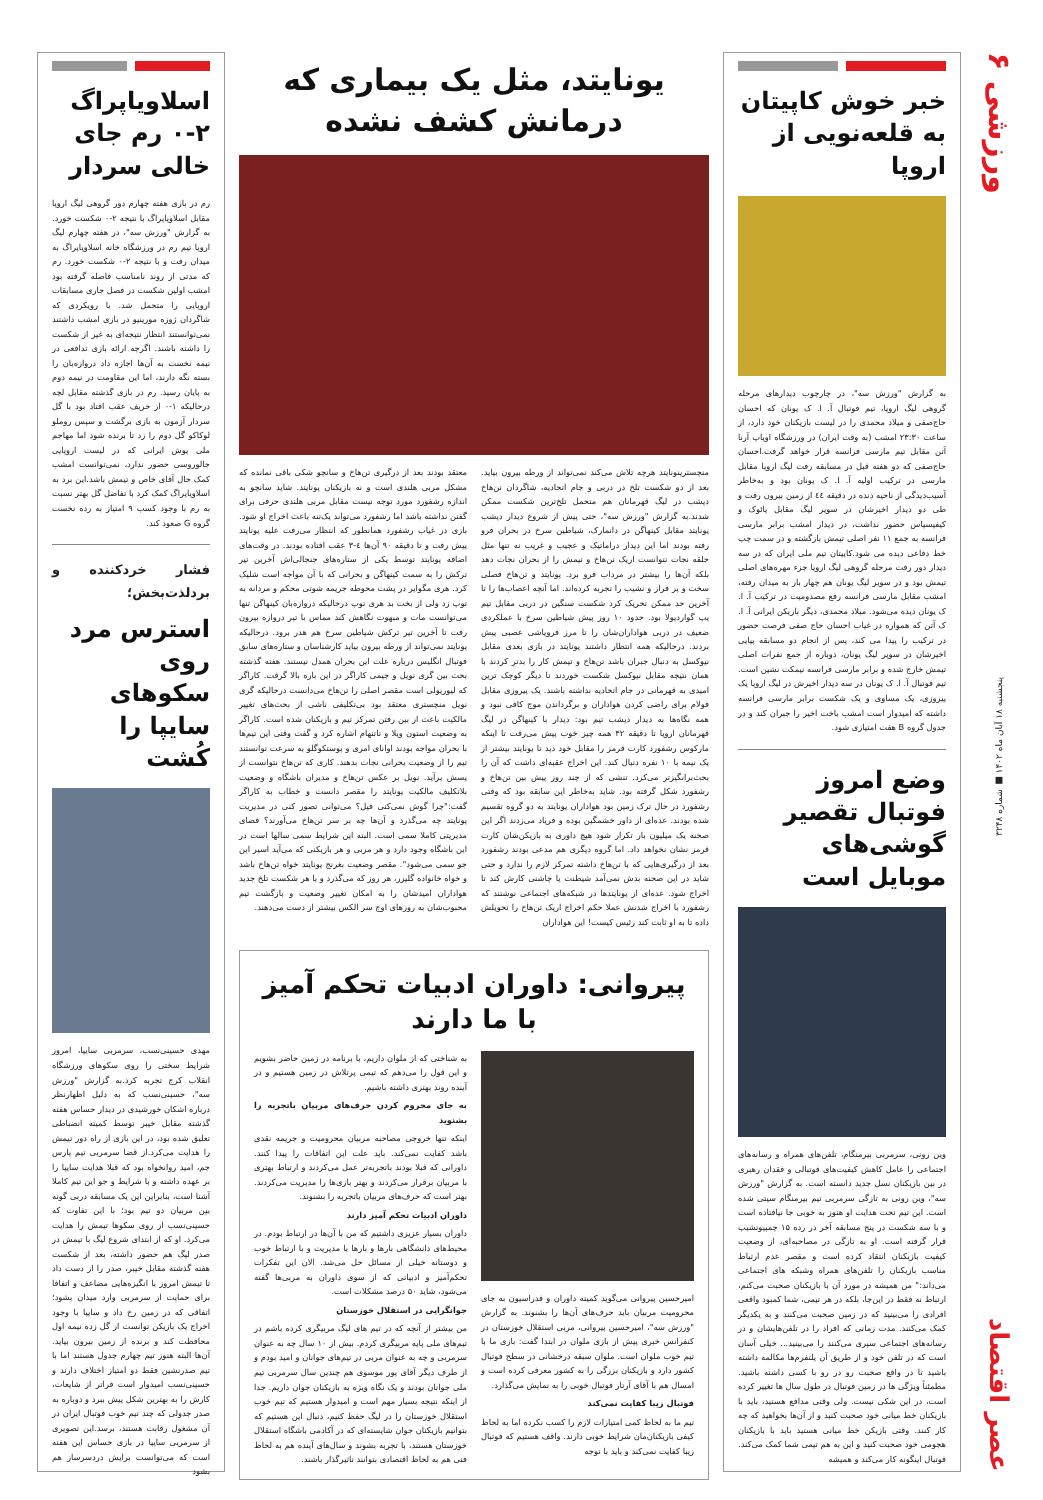ورزشی ۶
پنجشنبه ۱۸ آبان ماه ۱۴۰۲ ■ شماره ۳۲۴۸
عصر اقتصاد
خبر خوش کاپیتان به قلعه‌نویی از اروپا
به گزارش "ورزش سه"، در چارچوب دیدارهای مرحله گروهی لیگ اروپا، تیم فوتبال آ. ا. ک یونان که احسان حاج‌صفی و میلاد محمدی را در لیست بازیکنان خود دارد، از ساعت ۲۳:۳۰ امشب (به وقت ایران) در ورزشگاه اوپاپ آرنا آتن مقابل تیم مارسی فرانسه قرار خواهد گرفت.احسان حاج‌صفی که دو هفته قبل در مسابقه رفت لیگ اروپا مقابل مارسی در ترکیب اولیه آ. ا. ک یونان بود و به‌خاطر آسیب‌دیدگی از ناحیه دنده در دقیقه ٤٤ از زمین بیرون رفت و طی دو دیدار اخیرشان در سوپر لیگ مقابل پائوک و کیفیسیاس حضور نداشت، در دیدار امشب برابر مارسی فرانسه به جمع ۱۱ نفر اصلی تیمش بازگشته و در سمت چپ خط دفاعی دیده می شود.کاپیتان تیم ملی ایران که در سه دیدار دور رفت مرحله گروهی لیگ اروپا جزء مهره‌های اصلی تیمش بود و در سوپر لیگ یونان هم چهار بار به میدان رفته، امشب مقابل مارسی فرانسه رفع مصدومیت در ترکیب آ. ا. ک یونان دیده می‌شود. میلاد محمدی، دیگر بازیکن ایرانی آ. ا. ک آتن که همواره در غیاب احسان حاج صفی فرصت حضور در ترکیب را پیدا می کند، پس از انجام دو مسابقه پیاپی اخیرشان در سوپر لیگ یونان، دوباره از جمع نفرات اصلی تیمش خارج شده و برابر مارسی فرانسه نیمکت نشین است. تیم فوتبال آ. ا. ک یونان در سه دیدار اخیرش در لیگ اروپا یک پیروزی، یک مساوی و یک شکست برابر مارسی فرانسه داشته که امیدوار است امشب باخت اخیر را جبران کند و در جدول گروه B هفت امتیازی شود.
وضع امروز فوتبال تقصیر گوشی‌های موبایل است
وین رونی، سرمربی بیرمنگام، تلفن‌های همراه و رسانه‌های اجتماعی را عامل کاهش کیفیت‌های فوتبالی و فقدان رهبری در بین بازیکنان نسل جدید دانسته است. به گزارش "ورزش سه"، وین رونی به تازگی سرمربی تیم بیرمنگام سیتی شده است. این تیم تحت هدایت او هنوز به خوبی جا نیافتاده است و با سه شکست در پنج مسابقه آخر در رده ۱۵ چمپیونشیپ قرار گرفته است. او به تازگی در مصاحبه‌ای، از وضعیت کیفیت بازیکنان انتقاد کرده است و مقصر عدم ارتباط مناسب بازیکنان را تلفن‌های همراه وشبکه های اجتماعی می‌داند:" من همیشه در مورد آن با بازیکنان صحبت می‌کنم، ارتباط نه فقط در این‌جا، بلکه در هر تیمی، شما کمبود واقعی افرادی را می‌بینید که در زمین صحبت می‌کنند و به یکدیگر کمک می‌کنند. مدت زمانی که افراد را در تلفن‌هایشان و در رسانه‌های اجتماعی سپری می‌کنند را می‌بینید... خیلی آسان است که در تلفن خود و از طریق آن پلتفرم‌ها مکالمه داشته باشید تا در واقع صحبت رو در رو با کسی داشته باشید. مطمئناً ویژگی ها در زمین فوتبال در طول سال ها تغییر کرده است، در این شکی نیست. ولی وقتی مدافع هستید، باید با بازیکنان خط میانی خود صحبت کنید و از آن‌ها بخواهید که چه کار کنند. وقتی بازیکن خط میانی هستید باید با بازیکنان هجومی خود صحبت کنید و این به هم تیمی شما کمک می‌کند. فوتبال اینگونه کار می‌کند و همیشه
یونایتد، مثل یک بیماری که درمانش کشف نشده
منچسترینونایتد هرچه تلاش می‌کند نمی‌تواند از ورطه بیرون بیاید. بعد از دو شکست تلخ در دربی و جام اتحادیه، شاگردان تن‌هاخ دیشب در لیگ قهرمانان هم متحمل تلخ‌ترین شکست ممکن شدند.به گزارش "ورزش سه"، حتی پیش از شروع دیدار دیشب یونایتد مقابل کپنهاگن در دانمارک، شیاطین سرخ در بحران فرو رفته بودند اما این دیدار دراماتیک و عجیب و غریب نه تنها مثل حلقه نجات نتوانست اریک تن‌هاخ و تیمش را از بحران نجات دهد بلکه آن‌ها را بیشتر در مرداب فرو برد. یونایتد و تن‌هاخ فصلی سخت و پر فراز و نشیب را تجربه کرده‌اند. اما آنچه اعصاب‌ها را تا آخرین حد ممکن تحریک کرد شکست سنگین در دربی مقابل تیم پپ گواردیولا بود. حدود ۱۰ روز پیش شیاطین سرخ با عملکردی ضعیف در دربی هواداران‌شان را تا مرز فروپاشی عصبی پیش بردند. درحالیکه همه انتظار داشتند یونایتد در بازی بعدی مقابل نیوکسل به دنبال جبران باشد تن‌هاخ و تیمش کار را بدتر کردند با همان نتیجه مقابل نیوکسل شکست خوردند تا دیگر کوچک ترین امیدی به قهرمانی در جام اتحادیه نداشته باشند. یک پیروزی مقابل فولام برای راضی کردن هواداران و برگرداندن موج کافی نبود و همه نگاه‌ها به دیدار دیشب تیم بود: دیدار با کپنهاگن در لیگ قهرمانان اروپا تا دقیقه ۴۲ همه چیز خوب پیش می‌رفت تا اینکه مارکوس رشفورد کارت قرمز را مقابل خود دید تا یونایتد بیشتر از یک نیمه با ۱۰ نفره دنبال کند. این اخراج عقبه‌ای داشت که آن را بحث‌برانگیزتر می‌کرد. تنشی که از چند روز پیش بین تن‌هاخ و رشفورد شکل گرفته بود. شاید به‌خاطر این سابقه بود که وقتی رشفورد در حال ترک زمین بود هواداران یونایتد به دو گروه تقسیم شده بودند. عده‌ای از داور خشمگین بوده و فریاد می‌زدند اگر این صحنه یک میلیون بار تکرار شود هیچ داوری به بازیکن‌شان کارت قرمز نشان نخواهد داد. اما گروه دیگری هم مدعی بودند رشفورد بعد از درگیری‌هایی که با تن‌هاخ داشته تمرکز لازم را ندارد و حتی شاید در این صحنه بدش نمی‌آمد شیطنت یا چاشنی کارش کند تا اخراج شود. عده‌ای از یونایتدها در شبکه‌های اجتماعی نوشتند که رشفورد با اخراج شدنش عملا حکم اخراج اریک تن‌هاخ را تحویلش داده تا به او ثابت کند رئیس کیست! این هواداران
معتقد بودند بعد از درگیری تن‌هاخ و سانچو شکی باقی نمانده که مشکل مربی هلندی است و نه بازیکنان یونایتد. شاید سانچو به اندازه رشفورد مورد توجه نیست مقابل مربی هلندی حرفی برای گفتن نداشته باشد اما رشفورد می‌تواند یک‌تنه باعث اخراج او شود. بازی در غیاب رشفورد همانطور که انتظار می‌رفت علیه یونایتد پیش رفت و تا دقیقه ۹۰ آن‌ها ٤-۳ عقب افتاده بودند. در وقت‌های اضافه یونایتد توسط یکی از ستاره‌های جنجالی‌اش آخرین تیر ترکش را به سمت کپنهاگن و بحرانی که با آن مواجه است شلیک کرد. هری مگوایر در پشت محوطه جریمه شوتی محکم و مردانه به توپ زد ولی از بخت بد هری توپ درحالیکه دروازه‌بان کپنهاگن تنها می‌توانست مات و مبهوت نگاهش کند مماس با تیر دروازه بیرون رفت تا آخرین تیر ترکش شیاطین سرخ هم هدر برود. درحالیکه یونایتد نمی‌تواند از ورطه بیرون بیاید کارشناسان و ستاره‌های سابق فوتبال انگلیس درباره علت این بحران همدل نیستند. هفته گذشته بحث بین گری نویل و جیمی کاراگر در این باره بالا گرفت. کاراگر که لیورپولی است مقصر اصلی را تن‌هاخ می‌دانست درحالیکه گری نویل منچستری معتقد بود بی‌تکلیفی ناشی از بحث‌های تغییر مالکیت باعث از بین رفتن تمرکز تیم و بازیکنان شده است. کاراگر به وضعیت استون ویلا و تاتنهام اشاره کرد و گفت وقتی این تیم‌ها با بحران مواجه بودند اوانای امری و پوستکوگلو به سرعت توانستند تیم را از وضعیت بحرانی نجات بدهند. کاری که تن‌هاخ نتوانست از پسش برآید. نویل بر عکس تن‌هاخ و مدیران باشگاه و وضعیت بلاتکلیف مالکیت یونایتد را مقصر دانست و خطاب به کاراگر گفت:"چرا گوش نمی‌کنی فیل؟ می‌توانی تصور کنی در مدیریت یونایتد چه می‌گذرد و آن‌ها چه بر سر تن‌هاخ می‌آورند؟ فضای مدیریتی کاملا سمی است. البته این شرایط سمی سالها است در این باشگاه وجود دارد و هر مربی و هر بازیکنی که می‌آید اسیر این جو سمی می‌شود". مقصر وضعیت بغرنج یونایتد خواه تن‌هاخ باشد و خواه خانواده گلیزر، هر روز که می‌گذرد و با هر شکست تلخ جدید هواداران امیدشان را به امکان تغییر وضعیت و بازگشت تیم محبوب‌شان به روزهای اوج سر الکس بیشتر از دست می‌دهند.
پیروانی: داوران ادبیات تحکم آمیز با ما دارند
امیرحسین پیروانی می‌گوید کمیته داوران و فدراسیون به جای محرومیت مربیان باید حرف‌های آن‌ها را بشنوند. به گزارش "ورزش سه"، امیرحسین پیروانی، مربی استقلال خوزستان در کنفرانس خبری پیش از بازی ملوان در ابتدا گفت: بازی ما با تیم خوب ملوان است. ملوان سبقه درخشانی در سطح فوتبال کشور دارد و بازیکنان بزرگی را به کشور معرفی کرده است و امسال هم با آقای آرتار فوتبال خوبی را به نمایش می‌گذارد.
فوتبال زیبا کفایت نمی‌کند
تیم ما به لحاظ کمی امتیازات لازم را کسب نکرده اما به لحاظ کیفی بازیکنان‌مان شرایط خوبی دارند. واقف هستیم که فوتبال زیبا کفایت نمی‌کند و باید با توجه
به شناختی که از ملوان داریم، با برنامه در زمین حاضر بشویم و این قول را می‌دهم که تیمی پرتلاش در زمین هستیم و در آینده روند بهتری داشته باشیم.
به جای محروم کردن حرف‌های مربیان باتجربه را بشنوید
اینکه تنها خروجی مصاحبه مربیان محرومیت و جریمه نقدی باشد کفایت نمی‌کند. باید علت این اتفاقات را پیدا کنند. داورانی که قبلا بودند باتجربه‌تر عمل می‌کردند و ارتباط بهتری با مربیان برقرار می‌کردند و بهتر بازی‌ها را مدیریت می‌کردند. بهتر است که حرف‌های مربیان باتجربه را بشنوند.
داوران ادبیات تحکم آمیز دارند
داوران بسیار عزیزی داشتیم که من با آن‌ها در ارتباط بودم. در محیط‌های دانشگاهی بارها و بارها با مدیریت و با ارتباط خوب و دوستانه خیلی از مسائل حل می‌شد. الان این تفکرات تحکم‌آمیز و ادبیاتی که از سوی داوران به مربی‌ها گفته می‌شود، شاید ۵۰ درصد مشکلات است.
جوانگرایی در استقلال خوزستان
من بیشتر از آنچه که در تیم های لیگ مربیگری کرده باشم در تیم‌های ملی پایه مربیگری کردم. بیش از ۱۰ سال چه به عنوان سرمربی و چه به عنوان مربی در تیم‌های جوانان و امید بودم و از طرف دیگر آقای پور موسوی هم چندین سال سرمربی تیم ملی جوانان بودند و یک نگاه ویژه به بازیکنان جوان داریم. جدا از اینکه نتیجه بسیار مهم است و امیدوار هستیم که تیم خوب استقلال خوزستان را در لیگ حفظ کنیم، دنبال این هستیم که بتوانیم بازیکنان جوان شایسته‌ای که در آکادمی باشگاه استقلال خوزستان هستند، با تجربه بشوند و سال‌های آینده هم به لحاظ فنی هم به لحاظ اقتصادی بتوانند تاثیرگذار باشند.
اسلاویاپراگ ۲-۰ رم جای خالی سردار
رم در بازی هفته چهارم دور گروهی لیگ اروپا مقابل اسلاویاپراگ با نتیجه ۲-۰ شکست خورد. به گزارش "ورزش سه"، در هفته چهارم لیگ اروپا تیم رم در ورزشگاه خانه اسلاویاپراگ به میدان رفت و با نتیجه ۲-۰ شکست خورد. رم که مدتی از روند نامناسب فاصله گرفته بود امشب اولین شکست در فصل جاری مسابقات اروپایی را متحمل شد. با رویکردی که شاگردان ژوزه مورینیو در بازی امشب داشتند نمی‌توانستند انتظار نتیجه‌ای به غیر از شکست را داشته باشند. اگرچه ارائه بازی تدافعی در نیمه نخست به آن‌ها اجازه داد دروازه‌بان را بسته نگه دارند، اما این مقاومت در نیمه دوم به پایان رسید. رم در بازی گذشته مقابل لچه درحالیکه ۱-۰ از حریف عقب افتاد بود با گل سردار آزمون به بازی برگشت و سپس روملو لوکاکو گل دوم را زد تا برنده شود اما مهاجم ملی پوش ایرانی که در لیست اروپایی جالوروسی حضور ندارد، نمی‌توانست امشب کمک حال آقای خاص و تیمش باشد.این برد به اسلاویاپراگ کمک کرد با تفاضل گل بهتر نسبت به رم با وجود کسب ۹ امتیاز به رده نخست گروه G صعود کند.
فشار خردکننده و بردلذت‌بخش؛
استرس مرد روی سکوهای سایپا را کُشت
مهدی حسینی‌نسب، سرمربی سایپا، امروز شرایط سختی را روی سکوهای ورزشگاه انقلاب کرج تجربه کرد.به گزارش "ورزش سه"، حسینی‌نسب که به دلیل اظهارنظر درباره اشکان خورشیدی در دیدار حساس هفته گذشته مقابل خیبر توسط کمیته انضباطی تعلیق شده بود، در این بازی از راه دور تیمش را هدایت می‌کرد.از قضا سرمربی تیم پارس جم، امید روانخواه بود که قبلا هدایت سایپا را بر عهده داشته و با شرایط و جو این تیم کاملا آشنا است، بنابراین این یک مسابقه دربی گونه بین مربیان دو تیم بود؛ با این تفاوت که حسینی‌نسب از روی سکوها تیمش را هدایت می‌کرد. او که از ابتدای شروع لیگ با تیمش در صدر لیگ هم حضور داشته، بعد از شکست هفته گذشته مقابل خیبر، صدر را از دست داد تا تیمش امروز با انگیزه‌هایی مضاعف و اتفاقا برای حمایت از سرمربی وارد میدان بشود؛ اتفاقی که در زمین رخ داد و سایپا با وجود اخراج یک بازیکن توانست از گل زده نیمه اول محافظت کند و برنده از زمین بیرون بیاید. آن‌ها البته هنوز تیم چهارم جدول هستند اما با تیم صدرنشین فقط دو امتیاز اختلاف دارند و حسینی‌نسب امیدوار است فراتر از شایعات، کارش را به بهترین شکل پیش ببرد و دوباره به صدر جدولی که چند تیم خوب فوتبال ایران در آن مشغول رقابت هستند، برسد.این تصویری از سرمربی سایپا در بازی حساس این هفته است که می‌توانست برایش دردسرساز هم بشود